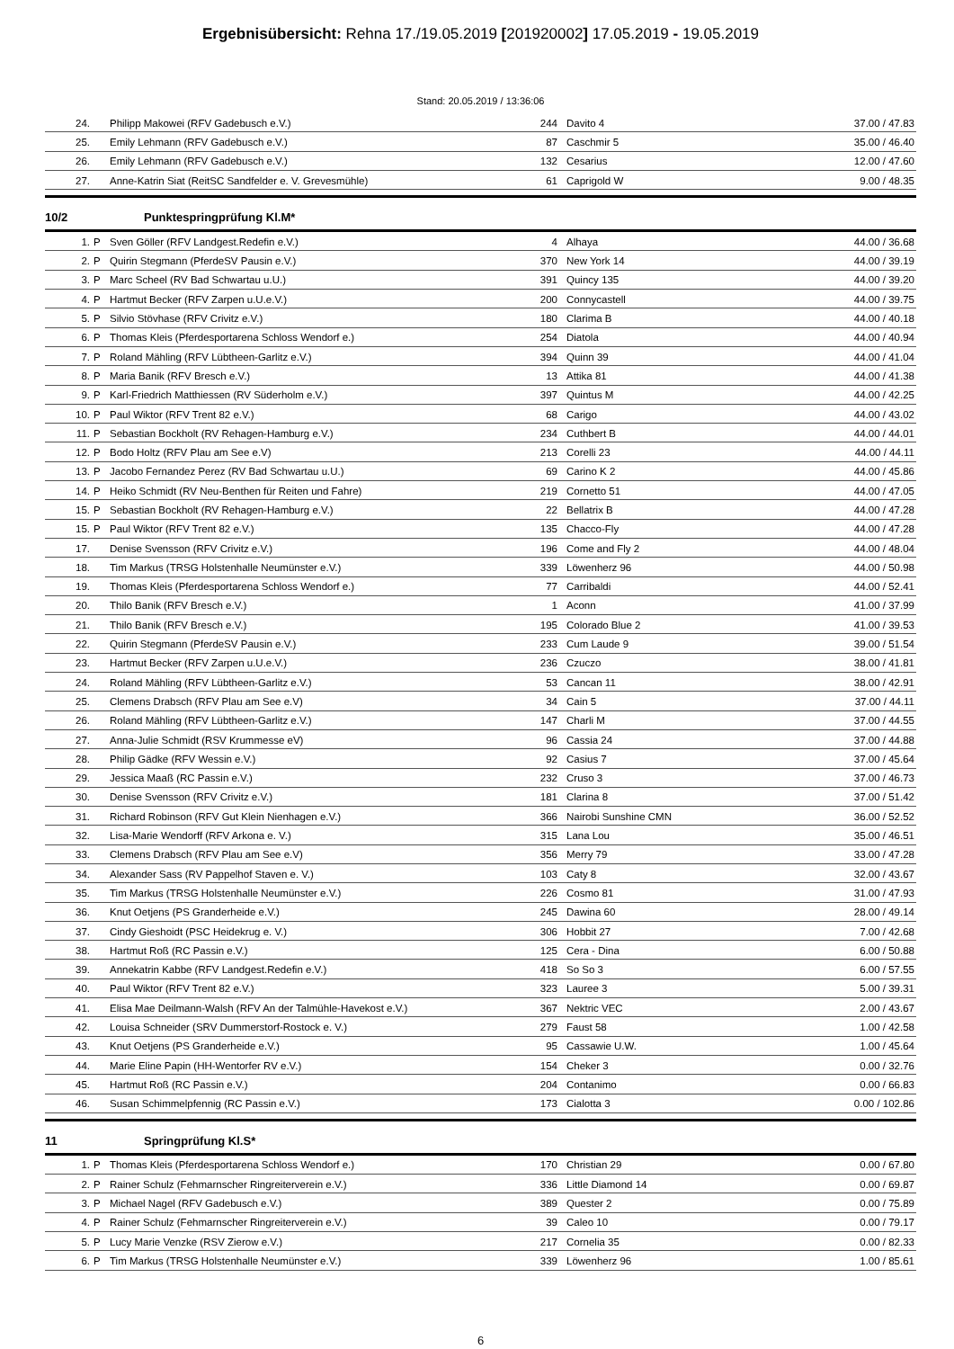Ergebnisübersicht: Rehna 17./19.05.2019 [201920002] 17.05.2019 - 19.05.2019
Stand: 20.05.2019 / 13:36:06
| 24. | | Philipp Makowei (RFV Gadebusch e.V.) | 244 | Davito 4 | 37.00 / 47.83 |
| 25. | | Emily Lehmann (RFV Gadebusch e.V.) | 87 | Caschmir 5 | 35.00 / 46.40 |
| 26. | | Emily Lehmann (RFV Gadebusch e.V.) | 132 | Cesarius | 12.00 / 47.60 |
| 27. | | Anne-Katrin Siat (ReitSC Sandfelder e. V. Grevesmühle) | 61 | Caprigold W | 9.00 / 48.35 |
10/2 Punktespringprüfung Kl.M*
| 1. | P | Sven Göller (RFV Landgest.Redefin e.V.) | 4 | Alhaya | 44.00 / 36.68 |
| 2. | P | Quirin Stegmann (PferdeSV Pausin e.V.) | 370 | New York 14 | 44.00 / 39.19 |
| 3. | P | Marc Scheel (RV Bad Schwartau u.U.) | 391 | Quincy 135 | 44.00 / 39.20 |
| 4. | P | Hartmut Becker (RFV Zarpen u.U.e.V.) | 200 | Connycastell | 44.00 / 39.75 |
| 5. | P | Silvio Stövhase (RFV Crivitz e.V.) | 180 | Clarima B | 44.00 / 40.18 |
| 6. | P | Thomas Kleis (Pferdesportarena Schloss Wendorf e.) | 254 | Diatola | 44.00 / 40.94 |
| 7. | P | Roland Mähling (RFV Lübtheen-Garlitz e.V.) | 394 | Quinn 39 | 44.00 / 41.04 |
| 8. | P | Maria Banik (RFV Bresch e.V.) | 13 | Attika 81 | 44.00 / 41.38 |
| 9. | P | Karl-Friedrich Matthiessen (RV Süderholm e.V.) | 397 | Quintus M | 44.00 / 42.25 |
| 10. | P | Paul Wiktor (RFV Trent 82 e.V.) | 68 | Carigo | 44.00 / 43.02 |
| 11. | P | Sebastian Bockholt (RV Rehagen-Hamburg e.V.) | 234 | Cuthbert B | 44.00 / 44.01 |
| 12. | P | Bodo Holtz (RFV Plau am See e.V) | 213 | Corelli 23 | 44.00 / 44.11 |
| 13. | P | Jacobo Fernandez Perez (RV Bad Schwartau u.U.) | 69 | Carino K 2 | 44.00 / 45.86 |
| 14. | P | Heiko Schmidt (RV Neu-Benthen für Reiten und Fahre) | 219 | Cornetto 51 | 44.00 / 47.05 |
| 15. | P | Sebastian Bockholt (RV Rehagen-Hamburg e.V.) | 22 | Bellatrix B | 44.00 / 47.28 |
| 15. | P | Paul Wiktor (RFV Trent 82 e.V.) | 135 | Chacco-Fly | 44.00 / 47.28 |
| 17. | | Denise Svensson (RFV Crivitz e.V.) | 196 | Come and Fly 2 | 44.00 / 48.04 |
| 18. | | Tim Markus (TRSG Holstenhalle Neumünster e.V.) | 339 | Löwenherz 96 | 44.00 / 50.98 |
| 19. | | Thomas Kleis (Pferdesportarena Schloss Wendorf e.) | 77 | Carribaldi | 44.00 / 52.41 |
| 20. | | Thilo Banik (RFV Bresch e.V.) | 1 | Aconn | 41.00 / 37.99 |
| 21. | | Thilo Banik (RFV Bresch e.V.) | 195 | Colorado Blue 2 | 41.00 / 39.53 |
| 22. | | Quirin Stegmann (PferdeSV Pausin e.V.) | 233 | Cum Laude 9 | 39.00 / 51.54 |
| 23. | | Hartmut Becker (RFV Zarpen u.U.e.V.) | 236 | Czuczo | 38.00 / 41.81 |
| 24. | | Roland Mähling (RFV Lübtheen-Garlitz e.V.) | 53 | Cancan 11 | 38.00 / 42.91 |
| 25. | | Clemens Drabsch (RFV Plau am See e.V) | 34 | Cain 5 | 37.00 / 44.11 |
| 26. | | Roland Mähling (RFV Lübtheen-Garlitz e.V.) | 147 | Charli M | 37.00 / 44.55 |
| 27. | | Anna-Julie Schmidt (RSV Krummesse eV) | 96 | Cassia 24 | 37.00 / 44.88 |
| 28. | | Philip Gädke (RFV Wessin e.V.) | 92 | Casius 7 | 37.00 / 45.64 |
| 29. | | Jessica Maaß (RC Passin e.V.) | 232 | Cruso 3 | 37.00 / 46.73 |
| 30. | | Denise Svensson (RFV Crivitz e.V.) | 181 | Clarina 8 | 37.00 / 51.42 |
| 31. | | Richard Robinson (RFV Gut Klein Nienhagen e.V.) | 366 | Nairobi Sunshine CMN | 36.00 / 52.52 |
| 32. | | Lisa-Marie Wendorff (RFV Arkona e. V.) | 315 | Lana Lou | 35.00 / 46.51 |
| 33. | | Clemens Drabsch (RFV Plau am See e.V) | 356 | Merry 79 | 33.00 / 47.28 |
| 34. | | Alexander Sass (RV Pappelhof Staven e. V.) | 103 | Caty 8 | 32.00 / 43.67 |
| 35. | | Tim Markus (TRSG Holstenhalle Neumünster e.V.) | 226 | Cosmo 81 | 31.00 / 47.93 |
| 36. | | Knut Oetjens (PS Granderheide e.V.) | 245 | Dawina 60 | 28.00 / 49.14 |
| 37. | | Cindy Gieshoidt (PSC Heidekrug e. V.) | 306 | Hobbit 27 | 7.00 / 42.68 |
| 38. | | Hartmut Roß (RC Passin e.V.) | 125 | Cera - Dina | 6.00 / 50.88 |
| 39. | | Annekatrin Kabbe (RFV Landgest.Redefin e.V.) | 418 | So So 3 | 6.00 / 57.55 |
| 40. | | Paul Wiktor (RFV Trent 82 e.V.) | 323 | Lauree 3 | 5.00 / 39.31 |
| 41. | | Elisa Mae Deilmann-Walsh (RFV An der Talmühle-Havekost e.V.) | 367 | Nektric VEC | 2.00 / 43.67 |
| 42. | | Louisa Schneider (SRV Dummerstorf-Rostock e. V.) | 279 | Faust 58 | 1.00 / 42.58 |
| 43. | | Knut Oetjens (PS Granderheide e.V.) | 95 | Cassawie U.W. | 1.00 / 45.64 |
| 44. | | Marie Eline Papin (HH-Wentorfer RV e.V.) | 154 | Cheker 3 | 0.00 / 32.76 |
| 45. | | Hartmut Roß (RC Passin e.V.) | 204 | Contanimo | 0.00 / 66.83 |
| 46. | | Susan Schimmelpfennig (RC Passin e.V.) | 173 | Cialotta 3 | 0.00 / 102.86 |
11 Springprüfung Kl.S*
| 1. | P | Thomas Kleis (Pferdesportarena Schloss Wendorf e.) | 170 | Christian 29 | 0.00 / 67.80 |
| 2. | P | Rainer Schulz (Fehmarnscher Ringreiterverein e.V.) | 336 | Little Diamond 14 | 0.00 / 69.87 |
| 3. | P | Michael Nagel (RFV Gadebusch e.V.) | 389 | Quester 2 | 0.00 / 75.89 |
| 4. | P | Rainer Schulz (Fehmarnscher Ringreiterverein e.V.) | 39 | Caleo 10 | 0.00 / 79.17 |
| 5. | P | Lucy Marie Venzke (RSV Zierow e.V.) | 217 | Cornelia 35 | 0.00 / 82.33 |
| 6. | P | Tim Markus (TRSG Holstenhalle Neumünster e.V.) | 339 | Löwenherz 96 | 1.00 / 85.61 |
6